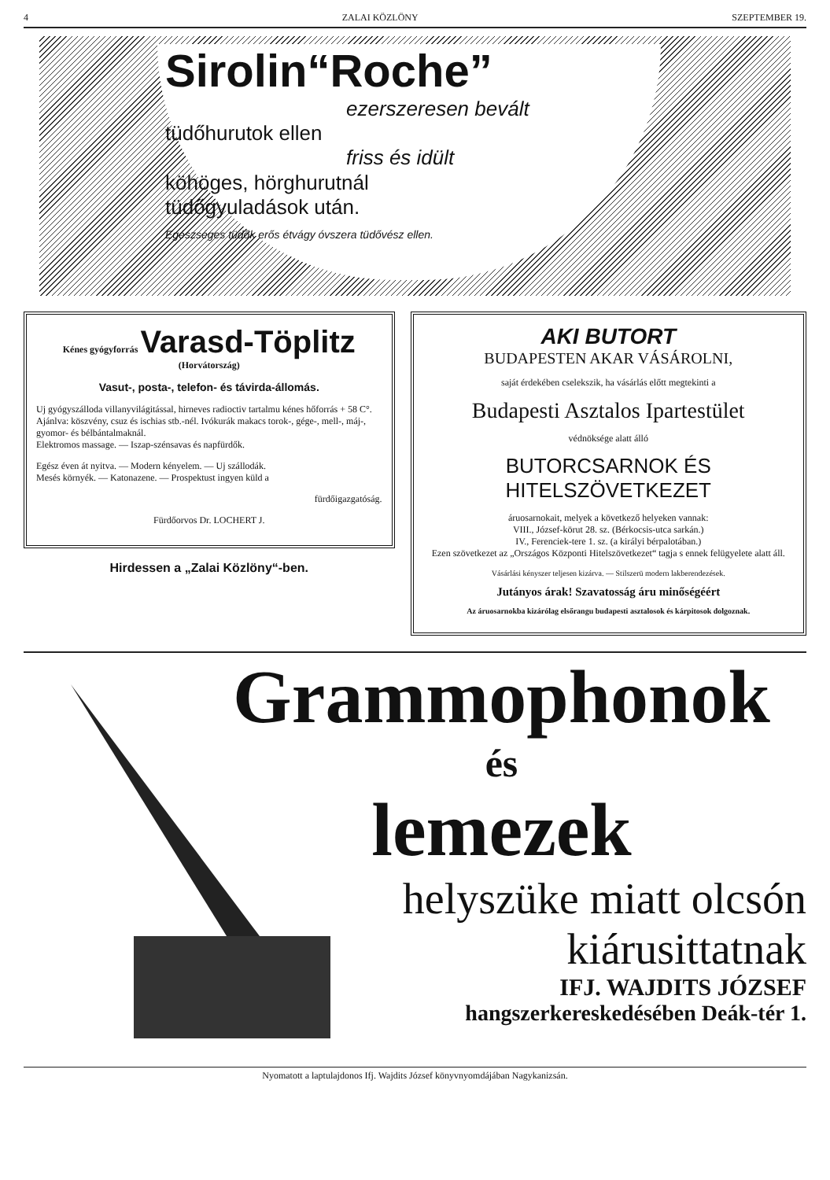4 ZALAI KÖZLÖNY SZEPTEMBER 19.
Sirolin“Roche”
ezerszeresen bevált
tüdőhurutok ellen
friss és idült
köhöges, hörghurutnál
tüdőgyuladások után.
Egészséges tüdők erős étvágy óvszera tüdővész ellen.
Kénes gyógyforrás Varasd-Töplitz (Horvátország)
Vasut-, posta-, telefon- és távirda-állomás.
Uj gyógyszálloda villanyvilágitással, hirneves radioctiv tartalmu kénes hőforrás + 58 C°.
Ajánlva: köszvény, csuz és ischias stb.-nél. Ivókurák makacs torok-, gége-, mell-, máj-, gyomor- és bélbántalmaknál.
Elektromos massage. — Iszap-szénsavas és napfürdők.
Egész éven át nyitva. — Modern kényelem. — Uj szállodák.
Mesés környék. — Katonazene. — Prospektust ingyen küld a
fürdőigazgatóság.
Fürdőorvos Dr. LOCHERT J.
Hirdessen a „Zalai Közlöny“-ben.
AKI BUTORT
BUDAPESTEN AKAR VÁSÁROLNI,
saját érdekében cselekszik, ha vásárlás előtt megtekinti a
Budapesti Asztalos Ipartestület
védnöksége alatt álló
BUTORCSARNOK ÉS HITELSZÖVETKEZET
áruosarnokait, melyek a következő helyeken vannak:
VIII., József-körut 28. sz. (Bérkocsis-utca sarkán.)
IV., Ferenciek-tere 1. sz. (a királyi bérpalotában.)
Ezen szövetkezet az „Országos Központi Hitelszövetkezet“ tagja s ennek felügyelete alatt áll.
Vásárlási kényszer teljesen kizárva. — Stilszerü modern lakberendezések.
Jutányos árak! Szavatosság áru minőségéért
Az áruosarnokba kizárólag elsőrangu budapesti asztalosok és kárpitosok dolgoznak.
Grammophonok
és
lemezek
helyszüke miatt olcsón
kiárusittatnak
IFJ. WAJDITS JÓZSEF
hangszerkereskedésében Deák-tér 1.
Nyomatott a laptulajdonos Ifj. Wajdits József könyvnyomdájában Nagykanizsán.